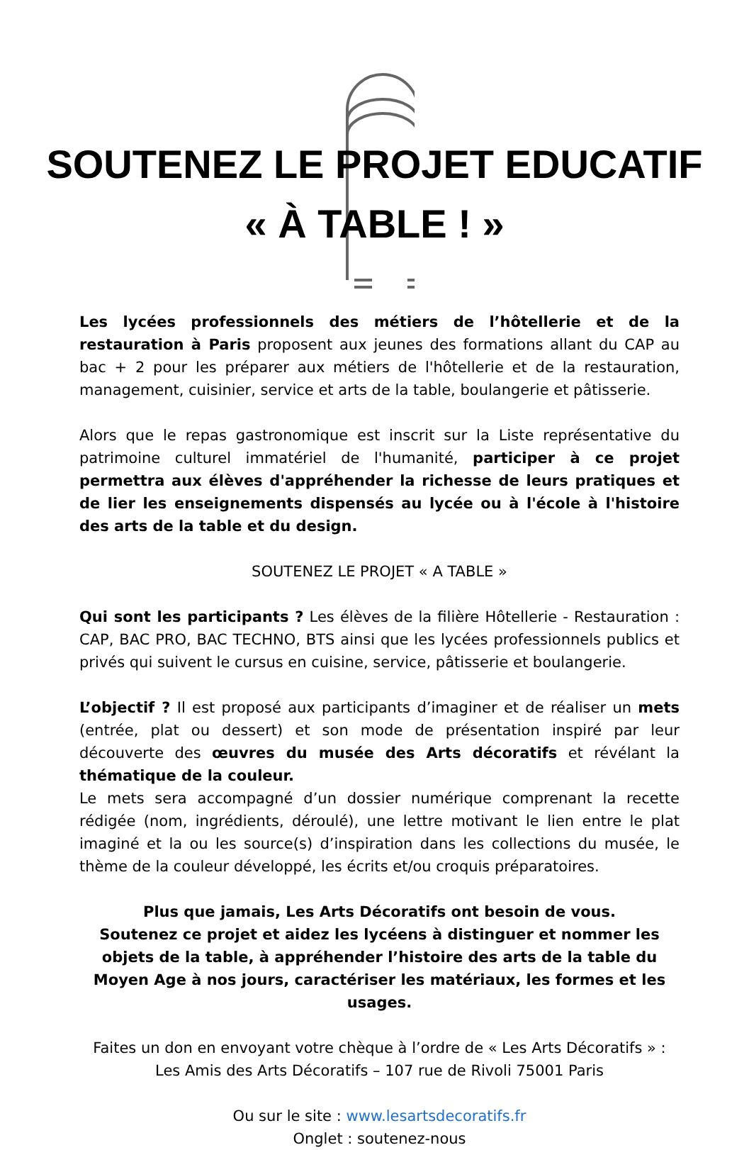SOUTENEZ LE PROJET EDUCATIF
« À TABLE ! »
Les lycées professionnels des métiers de l’hôtellerie et de la restauration à Paris proposent aux jeunes des formations allant du CAP au bac + 2 pour les préparer aux métiers de l'hôtellerie et de la restauration, management, cuisinier, service et arts de la table, boulangerie et pâtisserie.
Alors que le repas gastronomique est inscrit sur la Liste représentative du patrimoine culturel immatériel de l'humanité, participer à ce projet permettra aux élèves d'appréhender la richesse de leurs pratiques et de lier les enseignements dispensés au lycée ou à l'école à l'histoire des arts de la table et du design.
SOUTENEZ LE PROJET « A TABLE »
Qui sont les participants ? Les élèves de la filière Hôtellerie - Restauration : CAP, BAC PRO, BAC TECHNO, BTS ainsi que les lycées professionnels publics et privés qui suivent le cursus en cuisine, service, pâtisserie et boulangerie.
L’objectif ? Il est proposé aux participants d’imaginer et de réaliser un mets (entrée, plat ou dessert) et son mode de présentation inspiré par leur découverte des œuvres du musée des Arts décoratifs et révélant la thématique de la couleur.
Le mets sera accompagné d’un dossier numérique comprenant la recette rédigée (nom, ingrédients, déroulé), une lettre motivant le lien entre le plat imaginé et la ou les source(s) d’inspiration dans les collections du musée, le thème de la couleur développé, les écrits et/ou croquis préparatoires.
Plus que jamais, Les Arts Décoratifs ont besoin de vous.
Soutenez ce projet et aidez les lycéens à distinguer et nommer les objets de la table, à appréhender l’histoire des arts de la table du Moyen Age à nos jours, caractériser les matériaux, les formes et les usages.
Faites un don en envoyant votre chèque à l’ordre de « Les Arts Décoratifs » :
Les Amis des Arts Décoratifs – 107 rue de Rivoli 75001 Paris
Ou sur le site : www.lesartsdecoratifs.fr
Onglet : soutenez-nous